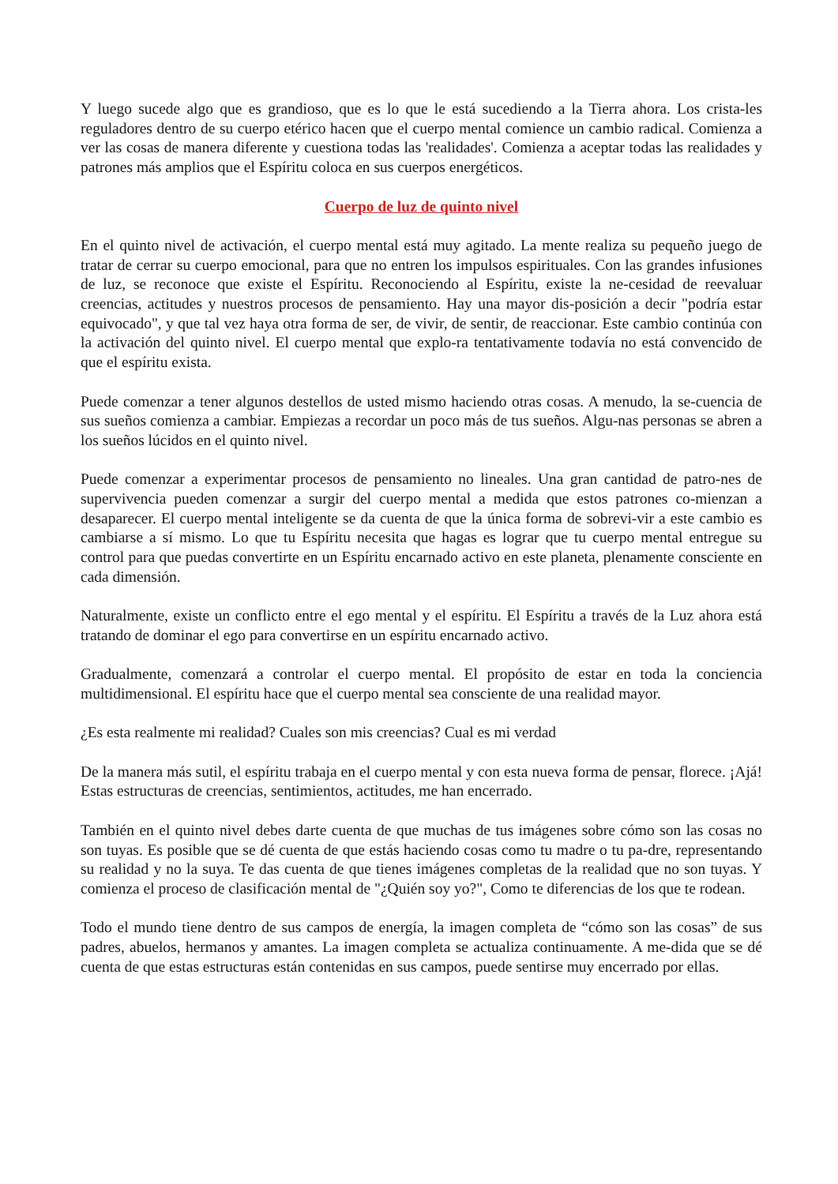Y luego sucede algo que es grandioso, que es lo que le está sucediendo a la Tierra ahora. Los crista-les reguladores dentro de su cuerpo etérico hacen que el cuerpo mental comience un cambio radical. Comienza a ver las cosas de manera diferente y cuestiona todas las 'realidades'. Comienza a aceptar todas las realidades y patrones más amplios que el Espíritu coloca en sus cuerpos energéticos.
Cuerpo de luz de quinto nivel
En el quinto nivel de activación, el cuerpo mental está muy agitado. La mente realiza su pequeño juego de tratar de cerrar su cuerpo emocional, para que no entren los impulsos espirituales. Con las grandes infusiones de luz, se reconoce que existe el Espíritu. Reconociendo al Espíritu, existe la ne-cesidad de reevaluar creencias, actitudes y nuestros procesos de pensamiento. Hay una mayor dis-posición a decir "podría estar equivocado", y que tal vez haya otra forma de ser, de vivir, de sentir, de reaccionar. Este cambio continúa con la activación del quinto nivel. El cuerpo mental que explo-ra tentativamente todavía no está convencido de que el espíritu exista.
Puede comenzar a tener algunos destellos de usted mismo haciendo otras cosas. A menudo, la se-cuencia de sus sueños comienza a cambiar. Empiezas a recordar un poco más de tus sueños. Algu-nas personas se abren a los sueños lúcidos en el quinto nivel.
Puede comenzar a experimentar procesos de pensamiento no lineales. Una gran cantidad de patro-nes de supervivencia pueden comenzar a surgir del cuerpo mental a medida que estos patrones co-mienzan a desaparecer. El cuerpo mental inteligente se da cuenta de que la única forma de sobrevi-vir a este cambio es cambiarse a sí mismo. Lo que tu Espíritu necesita que hagas es lograr que tu cuerpo mental entregue su control para que puedas convertirte en un Espíritu encarnado activo en este planeta, plenamente consciente en cada dimensión.
Naturalmente, existe un conflicto entre el ego mental y el espíritu. El Espíritu a través de la Luz ahora está tratando de dominar el ego para convertirse en un espíritu encarnado activo.
Gradualmente, comenzará a controlar el cuerpo mental. El propósito de estar en toda la conciencia multidimensional. El espíritu hace que el cuerpo mental sea consciente de una realidad mayor.
¿Es esta realmente mi realidad? Cuales son mis creencias? Cual es mi verdad
De la manera más sutil, el espíritu trabaja en el cuerpo mental y con esta nueva forma de pensar, florece. ¡Ajá! Estas estructuras de creencias, sentimientos, actitudes, me han encerrado.
También en el quinto nivel debes darte cuenta de que muchas de tus imágenes sobre cómo son las cosas no son tuyas. Es posible que se dé cuenta de que estás haciendo cosas como tu madre o tu pa-dre, representando su realidad y no la suya. Te das cuenta de que tienes imágenes completas de la realidad que no son tuyas. Y comienza el proceso de clasificación mental de "¿Quién soy yo?", Como te diferencias de los que te rodean.
Todo el mundo tiene dentro de sus campos de energía, la imagen completa de “cómo son las cosas” de sus padres, abuelos, hermanos y amantes. La imagen completa se actualiza continuamente. A me-dida que se dé cuenta de que estas estructuras están contenidas en sus campos, puede sentirse muy encerrado por ellas.